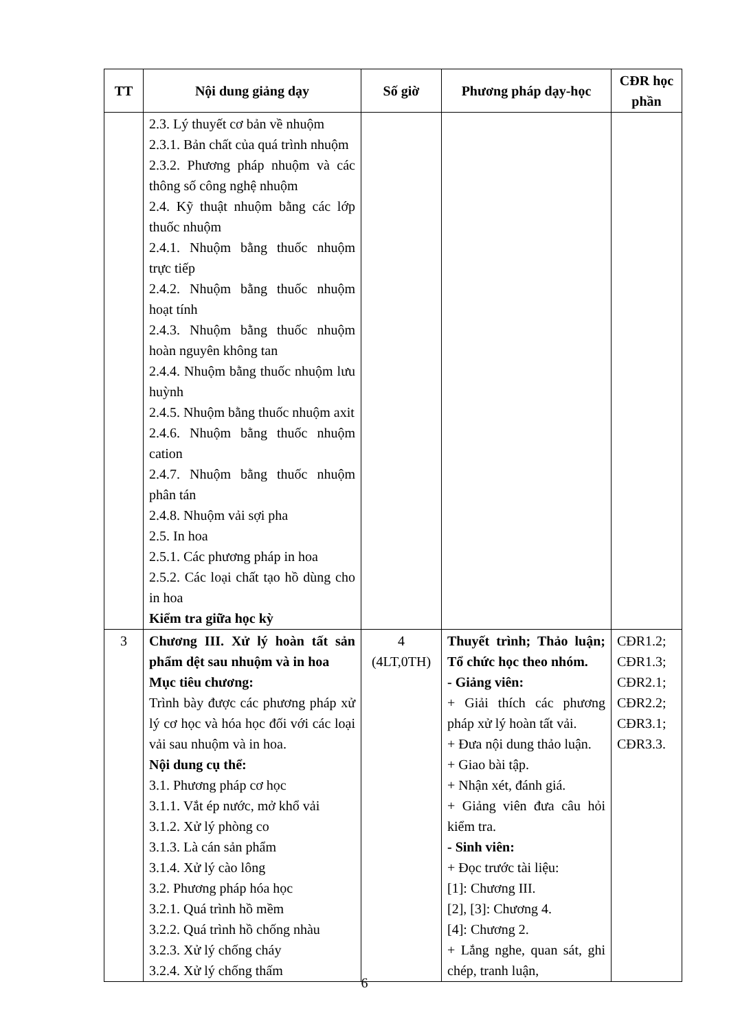| TT | Nội dung giảng dạy | Số giờ | Phương pháp dạy-học | CĐR học phần |
| --- | --- | --- | --- | --- |
| | 2.3. Lý thuyết cơ bản về nhuộm 2.3.1. Bản chất của quá trình nhuộm 2.3.2. Phương pháp nhuộm và các thông số công nghệ nhuộm 2.4. Kỹ thuật nhuộm bằng các lớp thuốc nhuộm 2.4.1. Nhuộm bằng thuốc nhuộm trực tiếp 2.4.2. Nhuộm bằng thuốc nhuộm hoạt tính 2.4.3. Nhuộm bằng thuốc nhuộm hoàn nguyên không tan 2.4.4. Nhuộm bằng thuốc nhuộm lưu huỳnh 2.4.5. Nhuộm bằng thuốc nhuộm axit 2.4.6. Nhuộm bằng thuốc nhuộm cation 2.4.7. Nhuộm bằng thuốc nhuộm phân tán 2.4.8. Nhuộm vải sợi pha 2.5. In hoa 2.5.1. Các phương pháp in hoa 2.5.2. Các loại chất tạo hồ dùng cho in hoa Kiểm tra giữa học kỳ | | | |
| 3 | Chương III. Xử lý hoàn tất sản phẩm dệt sau nhuộm và in hoa Mục tiêu chương: Trình bày được các phương pháp xử lý cơ học và hóa học đối với các loại vải sau nhuộm và in hoa. Nội dung cụ thể: 3.1. Phương pháp cơ học 3.1.1. Vắt ép nước, mở khổ vải 3.1.2. Xử lý phòng co 3.1.3. Là cán sản phẩm 3.1.4. Xử lý cào lông 3.2. Phương pháp hóa học 3.2.1. Quá trình hồ mềm 3.2.2. Quá trình hồ chống nhàu 3.2.3. Xử lý chống cháy 3.2.4. Xử lý chống thấm | 4 (4LT,0TH) | Thuyết trình; Thảo luận; Tổ chức học theo nhóm. - Giảng viên: + Giải thích các phương pháp xử lý hoàn tất vải. + Đưa nội dung thảo luận. + Giao bài tập. + Nhận xét, đánh giá. + Giảng viên đưa câu hỏi kiểm tra. - Sinh viên: + Đọc trước tài liệu: [1]: Chương III. [2], [3]: Chương 4. [4]: Chương 2. + Lắng nghe, quan sát, ghi chép, tranh luận, | CĐR1.2; CĐR1.3; CĐR2.1; CĐR2.2; CĐR3.1; CĐR3.3. |
6